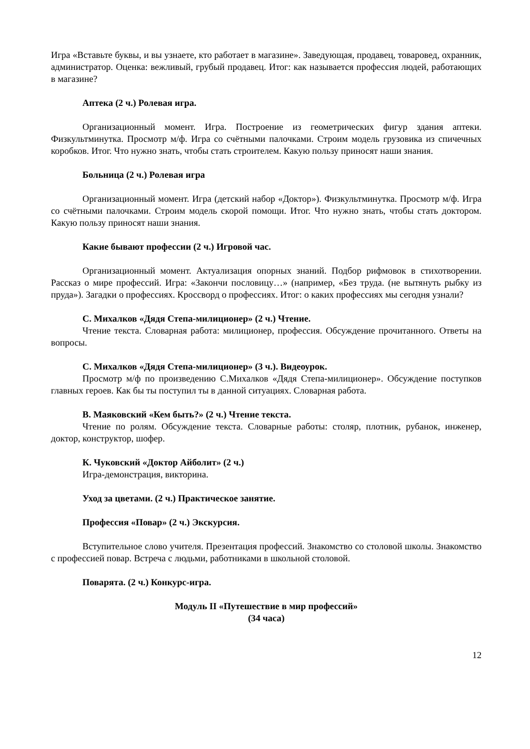Игра «Вставьте буквы, и вы узнаете, кто работает в магазине». Заведующая, продавец, товаровед, охранник, администратор. Оценка: вежливый, грубый продавец. Итог: как называется профессия людей, работающих в магазине?
Аптека (2 ч.) Ролевая игра.
Организационный момент. Игра. Построение из геометрических фигур здания аптеки. Физкультминутка. Просмотр м/ф. Игра со счётными палочками. Строим модель грузовика из спичечных коробков. Итог. Что нужно знать, чтобы стать строителем. Какую пользу приносят наши знания.
Больница (2 ч.) Ролевая игра
Организационный момент. Игра (детский набор «Доктор»). Физкультминутка. Просмотр м/ф. Игра со счётными палочками. Строим модель скорой помощи. Итог. Что нужно знать, чтобы стать доктором. Какую пользу приносят наши знания.
Какие бывают профессии (2 ч.) Игровой час.
Организационный момент. Актуализация опорных знаний. Подбор рифмовок в стихотворении. Рассказ о мире профессий. Игра: «Закончи пословицу…» (например, «Без труда. (не вытянуть рыбку из пруда»). Загадки о профессиях. Кроссворд о профессиях. Итог: о каких профессиях мы сегодня узнали?
С. Михалков «Дядя Степа-милиционер» (2 ч.) Чтение.
Чтение текста. Словарная работа: милиционер, профессия. Обсуждение прочитанного. Ответы на вопросы.
С. Михалков «Дядя Степа-милиционер» (3 ч.). Видеоурок.
Просмотр м/ф по произведению С.Михалков «Дядя Степа-милиционер». Обсуждение поступков главных героев. Как бы ты поступил ты в данной ситуациях. Словарная работа.
В. Маяковский «Кем быть?» (2 ч.) Чтение текста.
Чтение по ролям. Обсуждение текста. Словарные работы: столяр, плотник, рубанок, инженер, доктор, конструктор, шофер.
К. Чуковский «Доктор Айболит» (2 ч.)
Игра-демонстрация, викторина.
Уход за цветами. (2 ч.) Практическое занятие.
Профессия «Повар» (2 ч.) Экскурсия.
Вступительное слово учителя. Презентация профессий. Знакомство со столовой школы. Знакомство с профессией повар. Встреча с людьми, работниками в школьной столовой.
Поварята. (2 ч.) Конкурс-игра.
Модуль II «Путешествие в мир профессий»
(34 часа)
12